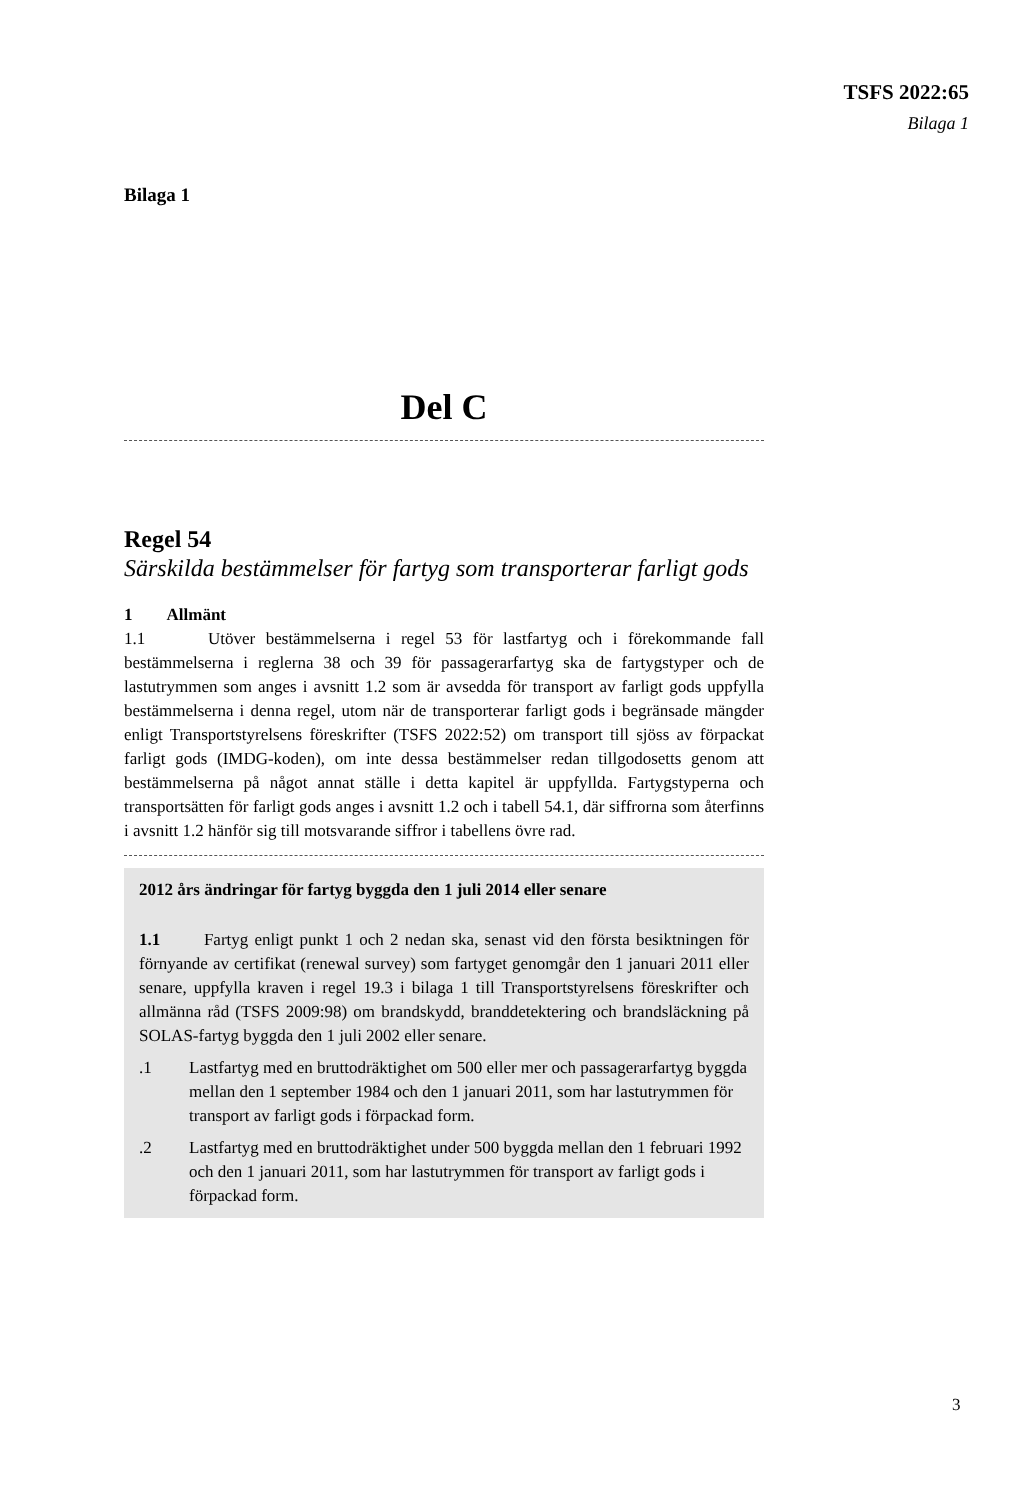TSFS 2022:65
Bilaga 1
Bilaga 1
Del C
Regel 54
Särskilda bestämmelser för fartyg som transporterar farligt gods
1 Allmänt
1.1 Utöver bestämmelserna i regel 53 för lastfartyg och i förekommande fall bestämmelserna i reglerna 38 och 39 för passagerarfartyg ska de fartygstyper och de lastutrymmen som anges i avsnitt 1.2 som är avsedda för transport av farligt gods uppfylla bestämmelserna i denna regel, utom när de transporterar farligt gods i begränsade mängder enligt Transportstyrelsens föreskrifter (TSFS 2022:52) om transport till sjöss av förpackat farligt gods (IMDG-koden), om inte dessa bestämmelser redan tillgodosetts genom att bestämmelserna på något annat ställe i detta kapitel är uppfyllda. Fartygstyperna och transportsätten för farligt gods anges i avsnitt 1.2 och i tabell 54.1, där siffrorna som återfinns i avsnitt 1.2 hänför sig till motsvarande siffror i tabellens övre rad.
2012 års ändringar för fartyg byggda den 1 juli 2014 eller senare
1.1 Fartyg enligt punkt 1 och 2 nedan ska, senast vid den första besiktningen för förnyande av certifikat (renewal survey) som fartyget genomgår den 1 januari 2011 eller senare, uppfylla kraven i regel 19.3 i bilaga 1 till Transportstyrelsens föreskrifter och allmänna råd (TSFS 2009:98) om brandskydd, branddetektering och brandsläckning på SOLAS-fartyg byggda den 1 juli 2002 eller senare.
.1 Lastfartyg med en bruttodräktighet om 500 eller mer och passagerarfartyg byggda mellan den 1 september 1984 och den 1 januari 2011, som har lastutrymmen för transport av farligt gods i förpackad form.
.2 Lastfartyg med en bruttodräktighet under 500 byggda mellan den 1 februari 1992 och den 1 januari 2011, som har lastutrymmen för transport av farligt gods i förpackad form.
3